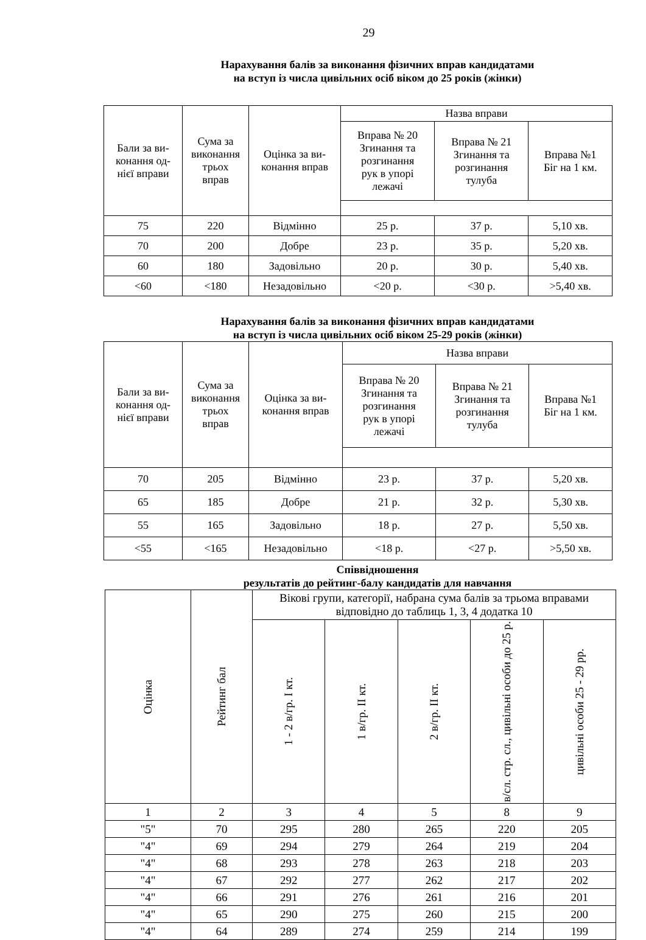29
Нарахування балів за виконання фізичних вправ кандидатами
на вступ із числа цивільних осіб віком до 25 років (жінки)
| Бали за ви- конання од- нієї вправи | Сума за виконання трьох вправ | Оцінка за ви- конання вправ | Назва вправи | | |
| --- | --- | --- | --- | --- | --- |
| | | | Вправа № 20 Згинання та розгинання рук в упорі лежачі | Вправа № 21 Згинання та розгинання тулуба | Вправа №1 Біг на 1 км. |
| 75 | 220 | Відмінно | 25 р. | 37 р. | 5,10 хв. |
| 70 | 200 | Добре | 23 р. | 35 р. | 5,20 хв. |
| 60 | 180 | Задовільно | 20 р. | 30 р. | 5,40 хв. |
| <60 | <180 | Незадовільно | <20 р. | <30 р. | >5,40 хв. |
Нарахування балів за виконання фізичних вправ кандидатами
на вступ із числа цивільних осіб віком 25-29 років (жінки)
| Бали за ви- конання од- нієї вправи | Сума за виконання трьох вправ | Оцінка за ви- конання вправ | Назва вправи | | |
| --- | --- | --- | --- | --- | --- |
| | | | Вправа № 20 Згинання та розгинання рук в упорі лежачі | Вправа № 21 Згинання та розгинання тулуба | Вправа №1 Біг на 1 км. |
| 70 | 205 | Відмінно | 23 р. | 37 р. | 5,20 хв. |
| 65 | 185 | Добре | 21 р. | 32 р. | 5,30 хв. |
| 55 | 165 | Задовільно | 18 р. | 27 р. | 5,50 хв. |
| <55 | <165 | Незадовільно | <18 р. | <27 р. | >5,50 хв. |
Співвідношення
результатів до рейтинг-балу кандидатів для навчання
| Оцінка | Рейтинг бал | Вікові групи, категорії, набрана сума балів за трьома вправами відповідно до таблиць 1, 3, 4 додатка 10 | | | | |
| --- | --- | --- | --- | --- | --- | --- |
| | | 1 - 2 в/гр. І кт. | 1 в/гр. ІІ кт. | 2 в/гр. ІІ кт. | в/сл. стр. сл., цивільні особи до 25 р. | цивільні особи 25 - 29 рр. |
| 1 | 2 | 3 | 4 | 5 | 8 | 9 |
| "5" | 70 | 295 | 280 | 265 | 220 | 205 |
| "4" | 69 | 294 | 279 | 264 | 219 | 204 |
| "4" | 68 | 293 | 278 | 263 | 218 | 203 |
| "4" | 67 | 292 | 277 | 262 | 217 | 202 |
| "4" | 66 | 291 | 276 | 261 | 216 | 201 |
| "4" | 65 | 290 | 275 | 260 | 215 | 200 |
| "4" | 64 | 289 | 274 | 259 | 214 | 199 |